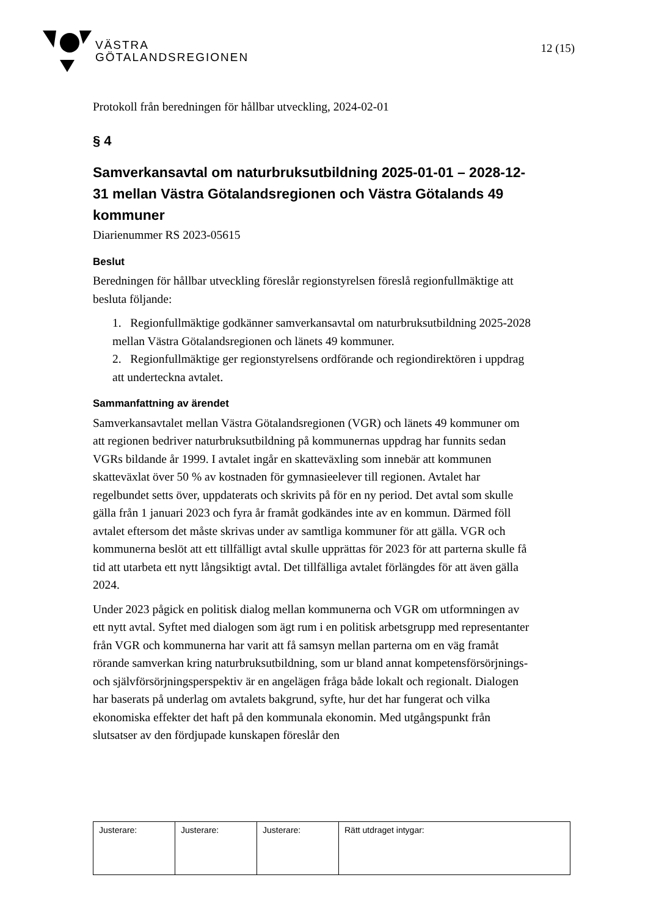VÄSTRA
GÖTALANDSREGIONEN
12 (15)
Protokoll från beredningen för hållbar utveckling, 2024-02-01
§ 4
Samverkansavtal om naturbruksutbildning 2025-01-01 – 2028-12-31 mellan Västra Götalandsregionen och Västra Götalands 49 kommuner
Diarienummer RS 2023-05615
Beslut
Beredningen för hållbar utveckling föreslår regionstyrelsen föreslå regionfullmäktige att besluta följande:
1. Regionfullmäktige godkänner samverkansavtal om naturbruksutbildning 2025-2028 mellan Västra Götalandsregionen och länets 49 kommuner.
2. Regionfullmäktige ger regionstyrelsens ordförande och regiondirektören i uppdrag att underteckna avtalet.
Sammanfattning av ärendet
Samverkansavtalet mellan Västra Götalandsregionen (VGR) och länets 49 kommuner om att regionen bedriver naturbruksutbildning på kommunernas uppdrag har funnits sedan VGRs bildande år 1999. I avtalet ingår en skatteväxling som innebär att kommunen skatteväxlat över 50 % av kostnaden för gymnasieelever till regionen. Avtalet har regelbundet setts över, uppdaterats och skrivits på för en ny period. Det avtal som skulle gälla från 1 januari 2023 och fyra år framåt godkändes inte av en kommun. Därmed föll avtalet eftersom det måste skrivas under av samtliga kommuner för att gälla. VGR och kommunerna beslöt att ett tillfälligt avtal skulle upprättas för 2023 för att parterna skulle få tid att utarbeta ett nytt långsiktigt avtal. Det tillfälliga avtalet förlängdes för att även gälla 2024.
Under 2023 pågick en politisk dialog mellan kommunerna och VGR om utformningen av ett nytt avtal. Syftet med dialogen som ägt rum i en politisk arbetsgrupp med representanter från VGR och kommunerna har varit att få samsyn mellan parterna om en väg framåt rörande samverkan kring naturbruksutbildning, som ur bland annat kompetensförsörjnings- och självförsörjningsperspektiv är en angelägen fråga både lokalt och regionalt. Dialogen har baserats på underlag om avtalets bakgrund, syfte, hur det har fungerat och vilka ekonomiska effekter det haft på den kommunala ekonomin. Med utgångspunkt från slutsatser av den fördjupade kunskapen föreslår den
| Justerare: | Justerare: | Justerare: | Rätt utdraget intygar: |